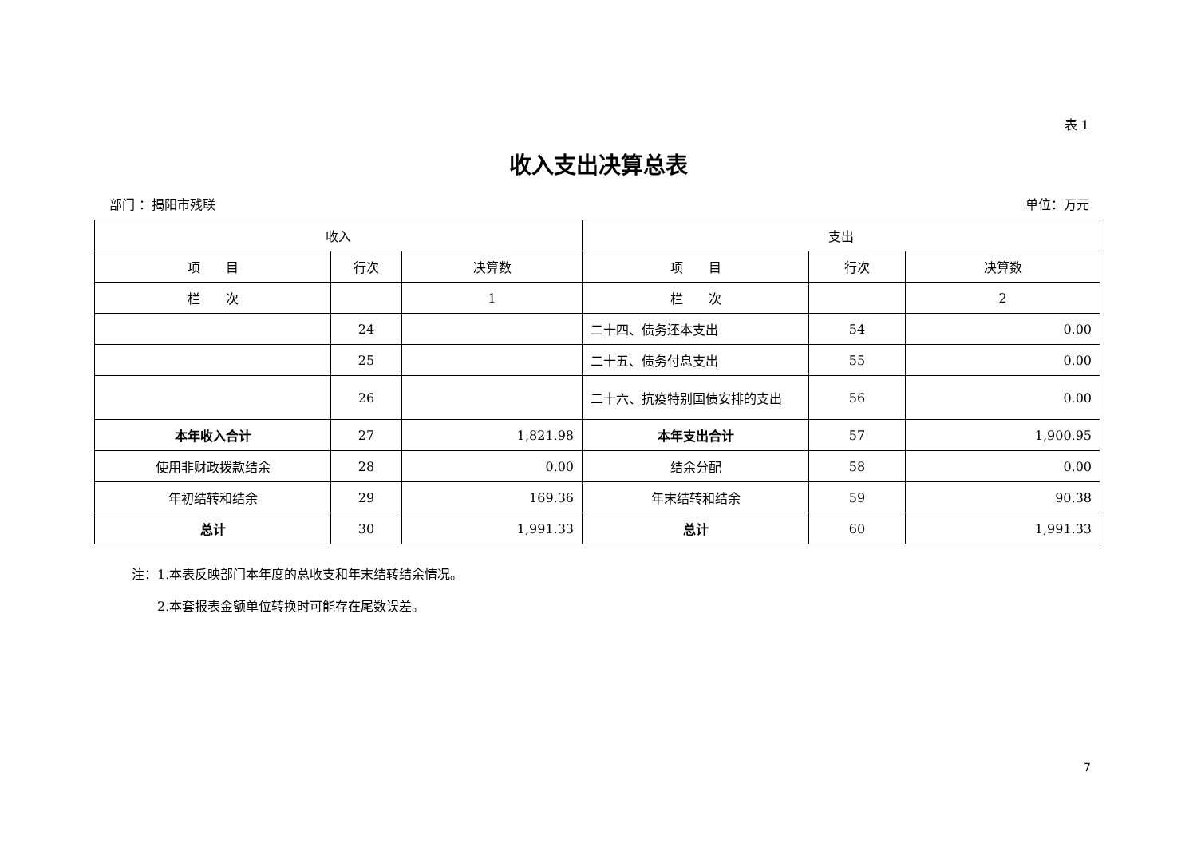表 1
收入支出决算总表
部门 ：揭阳市残联 单位：万元
| 收入 | | | 支出 | | |
| --- | --- | --- | --- | --- | --- |
| 项 目 | 行次 | 决算数 | 项 目 | 行次 | 决算数 |
| 栏 次 | | 1 | 栏 次 | | 2 |
| | 24 | | 二十四、债务还本支出 | 54 | 0.00 |
| | 25 | | 二十五、债务付息支出 | 55 | 0.00 |
| | 26 | | 二十六、抗疫特别国债安排的支出 | 56 | 0.00 |
| 本年收入合计 | 27 | 1,821.98 | 本年支出合计 | 57 | 1,900.95 |
| 使用非财政拨款结余 | 28 | 0.00 | 结余分配 | 58 | 0.00 |
| 年初结转和结余 | 29 | 169.36 | 年末结转和结余 | 59 | 90.38 |
| 总计 | 30 | 1,991.33 | 总计 | 60 | 1,991.33 |
注：1.本表反映部门本年度的总收支和年末结转结余情况。
  2.本套报表金额单位转换时可能存在尾数误差。
7